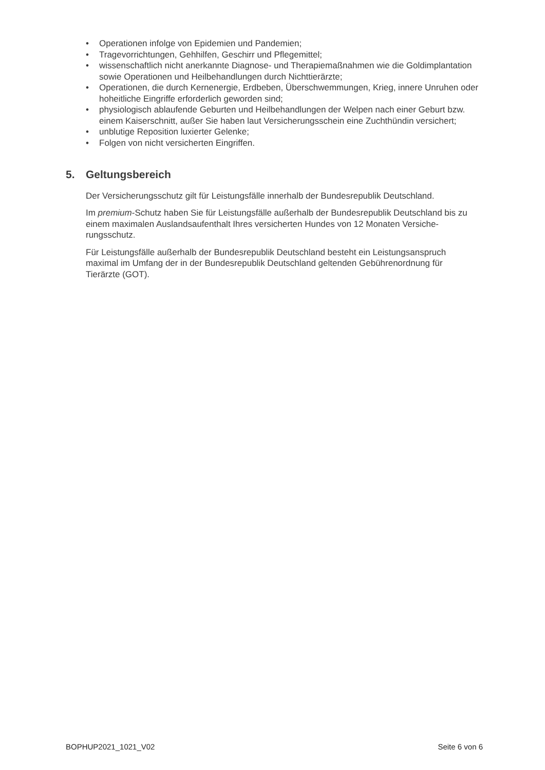• Operationen infolge von Epidemien und Pandemien;
• Tragevorrichtungen, Gehhilfen, Geschirr und Pflegemittel;
• wissenschaftlich nicht anerkannte Diagnose- und Therapiemaßnahmen wie die Goldimplanta­tion sowie Operationen und Heilbehandlungen durch Nichttierärzte;
• Operationen, die durch Kernenergie, Erdbeben, Überschwemmungen, Krieg, innere Unruhen oder hoheitliche Eingriffe erforderlich geworden sind;
• physiologisch ablaufende Geburten und Heilbehandlungen der Welpen nach einer Geburt bzw. einem Kaiserschnitt, außer Sie haben laut Versicherungsschein eine Zuchthündin versichert;
• unblutige Reposition luxierter Gelenke;
• Folgen von nicht versicherten Eingriffen.
5. Geltungsbereich
Der Versicherungsschutz gilt für Leistungsfälle innerhalb der Bundesrepublik Deutschland.
Im premium-Schutz haben Sie für Leistungsfälle außerhalb der Bundesrepublik Deutschland bis zu einem maximalen Auslandsaufenthalt Ihres versicherten Hundes von 12 Monaten Versiche­rungsschutz.
Für Leistungsfälle außerhalb der Bundesrepublik Deutschland besteht ein Leistungsanspruch maximal im Umfang der in der Bundesrepublik Deutschland geltenden Gebührenordnung für Tierärzte (GOT).
BOPHUP2021_1021_V02 Seite 6 von 6